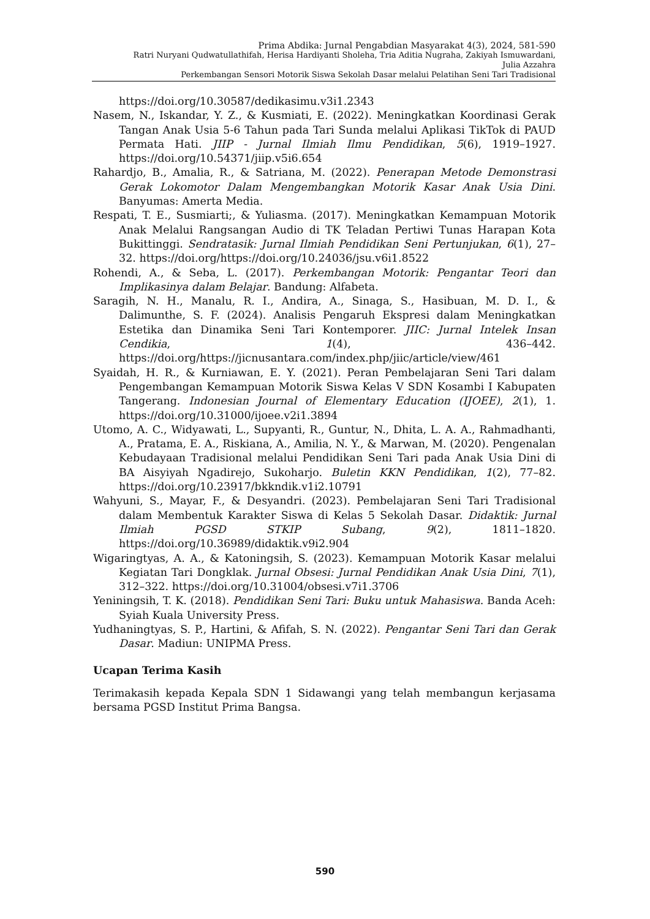Prima Abdika: Jurnal Pengabdian Masyarakat 4(3), 2024, 581-590
Ratri Nuryani Qudwatullathifah, Herisa Hardiyanti Sholeha, Tria Aditia Nugraha, Zakiyah Ismuwardani,
Julia Azzahra
Perkembangan Sensori Motorik Siswa Sekolah Dasar melalui Pelatihan Seni Tari Tradisional
https://doi.org/10.30587/dedikasimu.v3i1.2343
Nasem, N., Iskandar, Y. Z., & Kusmiati, E. (2022). Meningkatkan Koordinasi Gerak Tangan Anak Usia 5-6 Tahun pada Tari Sunda melalui Aplikasi TikTok di PAUD Permata Hati. JIIP - Jurnal Ilmiah Ilmu Pendidikan, 5(6), 1919–1927. https://doi.org/10.54371/jiip.v5i6.654
Rahardjo, B., Amalia, R., & Satriana, M. (2022). Penerapan Metode Demonstrasi Gerak Lokomotor Dalam Mengembangkan Motorik Kasar Anak Usia Dini. Banyumas: Amerta Media.
Respati, T. E., Susmiarti;, & Yuliasma. (2017). Meningkatkan Kemampuan Motorik Anak Melalui Rangsangan Audio di TK Teladan Pertiwi Tunas Harapan Kota Bukittinggi. Sendratasik: Jurnal Ilmiah Pendidikan Seni Pertunjukan, 6(1), 27–32. https://doi.org/https://doi.org/10.24036/jsu.v6i1.8522
Rohendi, A., & Seba, L. (2017). Perkembangan Motorik: Pengantar Teori dan Implikasinya dalam Belajar. Bandung: Alfabeta.
Saragih, N. H., Manalu, R. I., Andira, A., Sinaga, S., Hasibuan, M. D. I., & Dalimunthe, S. F. (2024). Analisis Pengaruh Ekspresi dalam Meningkatkan Estetika dan Dinamika Seni Tari Kontemporer. JIIC: Jurnal Intelek Insan Cendikia, 1(4), 436–442. https://doi.org/https://jicnusantara.com/index.php/jiic/article/view/461
Syaidah, H. R., & Kurniawan, E. Y. (2021). Peran Pembelajaran Seni Tari dalam Pengembangan Kemampuan Motorik Siswa Kelas V SDN Kosambi I Kabupaten Tangerang. Indonesian Journal of Elementary Education (IJOEE), 2(1), 1. https://doi.org/10.31000/ijoee.v2i1.3894
Utomo, A. C., Widyawati, L., Supyanti, R., Guntur, N., Dhita, L. A. A., Rahmadhanti, A., Pratama, E. A., Riskiana, A., Amilia, N. Y., & Marwan, M. (2020). Pengenalan Kebudayaan Tradisional melalui Pendidikan Seni Tari pada Anak Usia Dini di BA Aisyiyah Ngadirejo, Sukoharjo. Buletin KKN Pendidikan, 1(2), 77–82. https://doi.org/10.23917/bkkndik.v1i2.10791
Wahyuni, S., Mayar, F., & Desyandri. (2023). Pembelajaran Seni Tari Tradisional dalam Membentuk Karakter Siswa di Kelas 5 Sekolah Dasar. Didaktik: Jurnal Ilmiah PGSD STKIP Subang, 9(2), 1811–1820. https://doi.org/10.36989/didaktik.v9i2.904
Wigaringtyas, A. A., & Katoningsih, S. (2023). Kemampuan Motorik Kasar melalui Kegiatan Tari Dongklak. Jurnal Obsesi: Jurnal Pendidikan Anak Usia Dini, 7(1), 312–322. https://doi.org/10.31004/obsesi.v7i1.3706
Yeniningsih, T. K. (2018). Pendidikan Seni Tari: Buku untuk Mahasiswa. Banda Aceh: Syiah Kuala University Press.
Yudhaningtyas, S. P., Hartini, & Afifah, S. N. (2022). Pengantar Seni Tari dan Gerak Dasar. Madiun: UNIPMA Press.
Ucapan Terima Kasih
Terimakasih kepada Kepala SDN 1 Sidawangi yang telah membangun kerjasama bersama PGSD Institut Prima Bangsa.
590